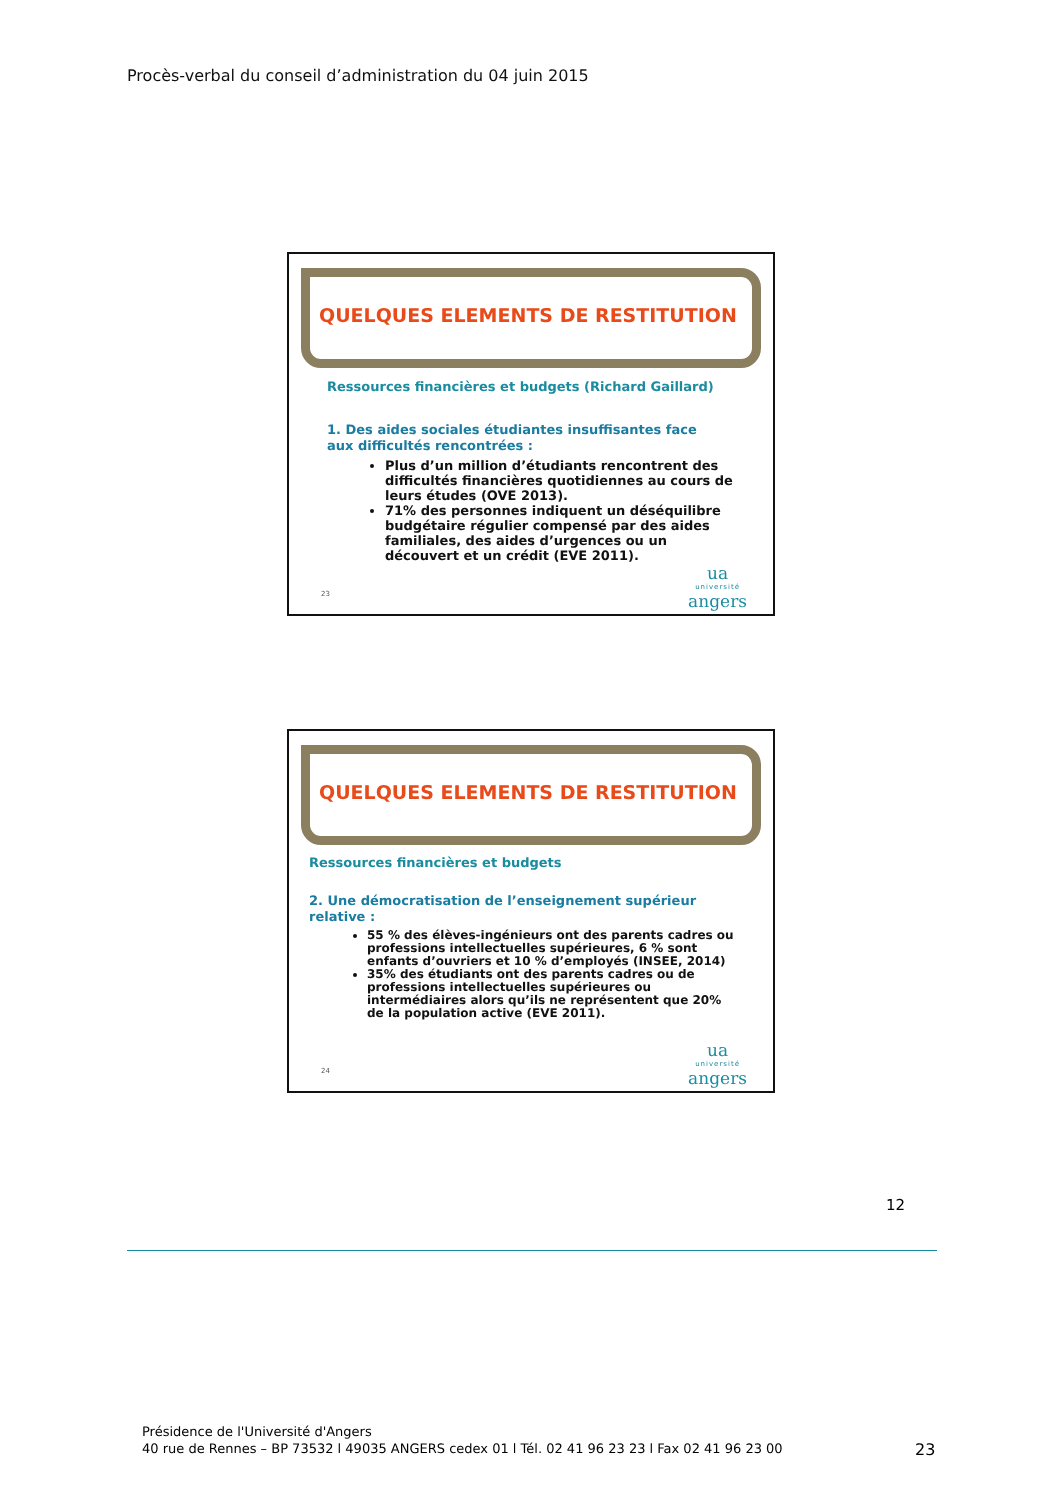Procès-verbal du conseil d’administration du 04 juin 2015
QUELQUES ELEMENTS DE RESTITUTION
Ressources financières et budgets (Richard Gaillard)
1. Des aides sociales étudiantes insuffisantes face
aux difficultés rencontrées :
Plus d’un million d’étudiants rencontrent des difficultés financières quotidiennes au cours de leurs études (OVE 2013).
71% des personnes indiquent un déséquilibre budgétaire régulier compensé par des aides familiales, des aides d’urgences ou un découvert et un crédit (EVE 2011).
23 ua
université
angers
QUELQUES ELEMENTS DE RESTITUTION
Ressources financières et budgets
2. Une démocratisation de l’enseignement supérieur
relative :
55 % des élèves-ingénieurs ont des parents cadres ou professions intellectuelles supérieures, 6 % sont enfants d’ouvriers et 10 % d’employés (INSEE, 2014)
35% des étudiants ont des parents cadres ou de professions intellectuelles supérieures ou intermédiaires alors qu’ils ne représentent que 20% de la population active (EVE 2011).
24 ua
université
angers
12
Présidence de l'Université d'Angers
40 rue de Rennes – BP 73532 l 49035 ANGERS cedex 01 l Tél. 02 41 96 23 23 l Fax 02 41 96 23 00
23